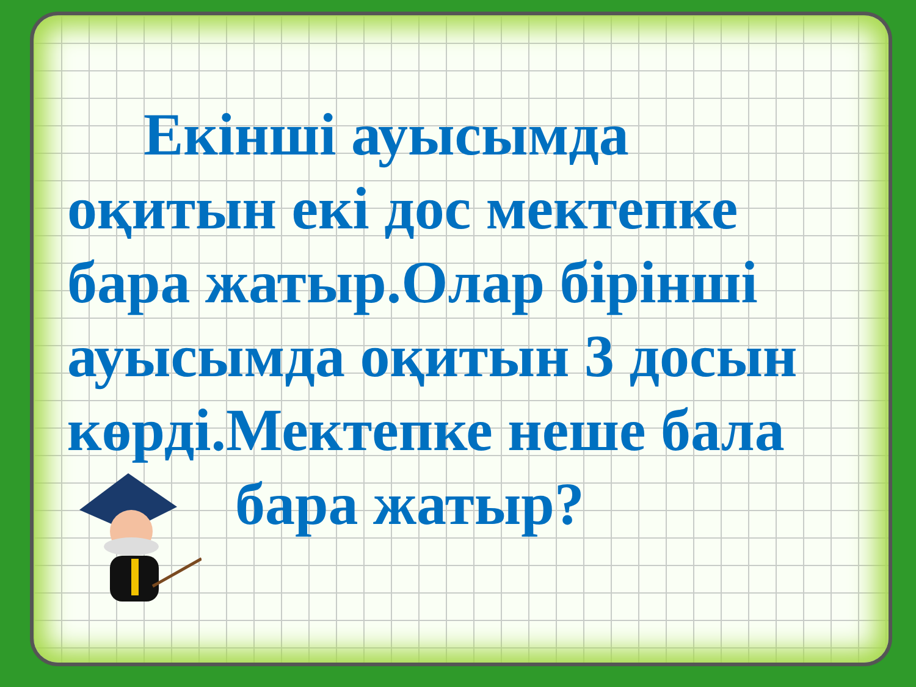Екінші ауысымда
оқитын екі дос мектепке бара жатыр.Олар бірінші ауысымда оқитын 3 досын көрді.Мектепке неше бала
бара жатыр?